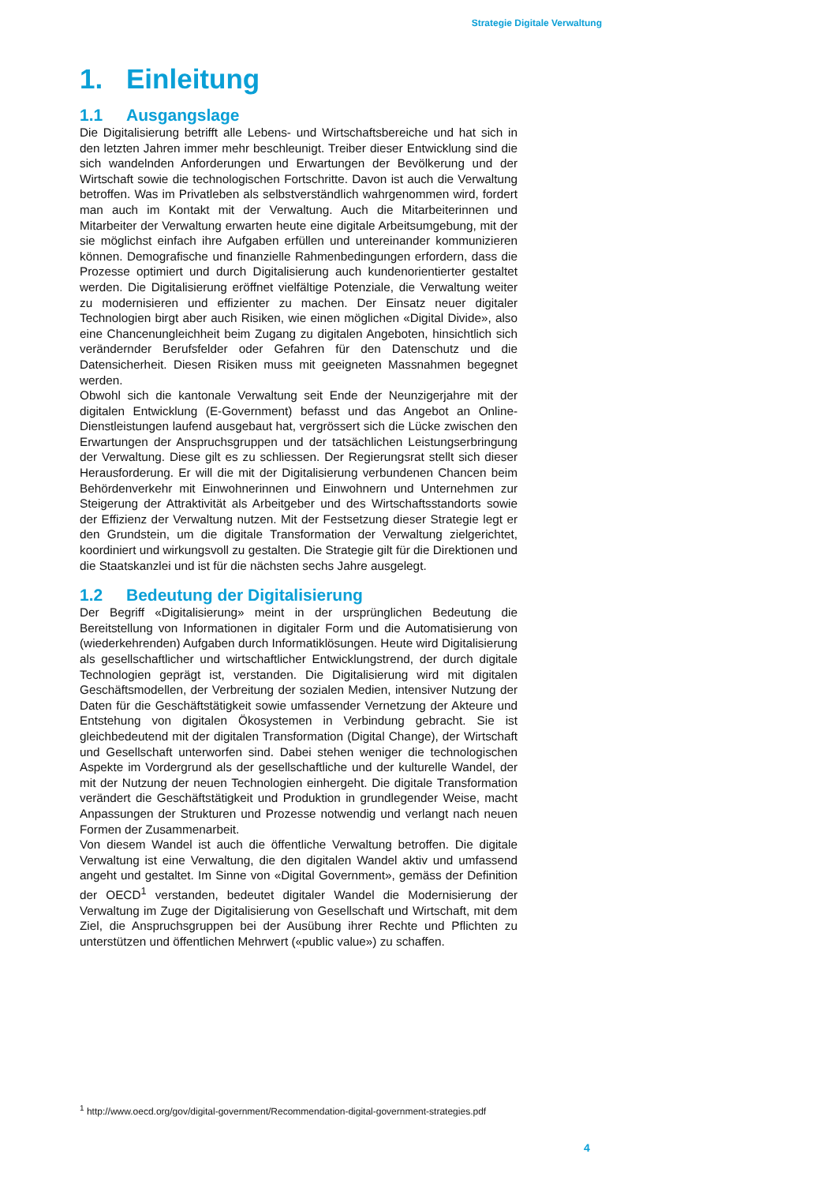Strategie Digitale Verwaltung
1. Einleitung
1.1 Ausgangslage
Die Digitalisierung betrifft alle Lebens- und Wirtschaftsbereiche und hat sich in den letzten Jahren immer mehr beschleunigt. Treiber dieser Entwicklung sind die sich wandelnden Anforderungen und Erwartungen der Bevölkerung und der Wirtschaft sowie die technologischen Fortschritte. Davon ist auch die Verwaltung betroffen. Was im Privatleben als selbstverständlich wahrgenommen wird, fordert man auch im Kontakt mit der Verwaltung. Auch die Mitarbeiterinnen und Mitarbeiter der Verwaltung erwarten heute eine digitale Arbeitsumgebung, mit der sie möglichst einfach ihre Aufgaben erfüllen und untereinander kommunizieren können. Demografische und finanzielle Rahmenbedingungen erfordern, dass die Prozesse optimiert und durch Digitalisierung auch kundenorientierter gestaltet werden. Die Digitalisierung eröffnet vielfältige Potenziale, die Verwaltung weiter zu modernisieren und effizienter zu machen. Der Einsatz neuer digitaler Technologien birgt aber auch Risiken, wie einen möglichen «Digital Divide», also eine Chancenungleichheit beim Zugang zu digitalen Angeboten, hinsichtlich sich verändernder Berufsfelder oder Gefahren für den Datenschutz und die Datensicherheit. Diesen Risiken muss mit geeigneten Massnahmen begegnet werden.
Obwohl sich die kantonale Verwaltung seit Ende der Neunzigerjahre mit der digitalen Entwicklung (E-Government) befasst und das Angebot an Online-Dienstleistungen laufend ausgebaut hat, vergrössert sich die Lücke zwischen den Erwartungen der Anspruchsgruppen und der tatsächlichen Leistungserbringung der Verwaltung. Diese gilt es zu schliessen. Der Regierungsrat stellt sich dieser Herausforderung. Er will die mit der Digitalisierung verbundenen Chancen beim Behördenverkehr mit Einwohnerinnen und Einwohnern und Unternehmen zur Steigerung der Attraktivität als Arbeitgeber und des Wirtschaftsstandorts sowie der Effizienz der Verwaltung nutzen. Mit der Festsetzung dieser Strategie legt er den Grundstein, um die digitale Transformation der Verwaltung zielgerichtet, koordiniert und wirkungsvoll zu gestalten. Die Strategie gilt für die Direktionen und die Staatskanzlei und ist für die nächsten sechs Jahre ausgelegt.
1.2 Bedeutung der Digitalisierung
Der Begriff «Digitalisierung» meint in der ursprünglichen Bedeutung die Bereitstellung von Informationen in digitaler Form und die Automatisierung von (wiederkehrenden) Aufgaben durch Informatiklösungen. Heute wird Digitalisierung als gesellschaftlicher und wirtschaftlicher Entwicklungstrend, der durch digitale Technologien geprägt ist, verstanden. Die Digitalisierung wird mit digitalen Geschäftsmodellen, der Verbreitung der sozialen Medien, intensiver Nutzung der Daten für die Geschäftstätigkeit sowie umfassender Vernetzung der Akteure und Entstehung von digitalen Ökosystemen in Verbindung gebracht. Sie ist gleichbedeutend mit der digitalen Transformation (Digital Change), der Wirtschaft und Gesellschaft unterworfen sind. Dabei stehen weniger die technologischen Aspekte im Vordergrund als der gesellschaftliche und der kulturelle Wandel, der mit der Nutzung der neuen Technologien einhergeht. Die digitale Transformation verändert die Geschäftstätigkeit und Produktion in grundlegender Weise, macht Anpassungen der Strukturen und Prozesse notwendig und verlangt nach neuen Formen der Zusammenarbeit.
Von diesem Wandel ist auch die öffentliche Verwaltung betroffen. Die digitale Verwaltung ist eine Verwaltung, die den digitalen Wandel aktiv und umfassend angeht und gestaltet. Im Sinne von «Digital Government», gemäss der Definition der OECD<sup>1</sup> verstanden, bedeutet digitaler Wandel die Modernisierung der Verwaltung im Zuge der Digitalisierung von Gesellschaft und Wirtschaft, mit dem Ziel, die Anspruchsgruppen bei der Ausübung ihrer Rechte und Pflichten zu unterstützen und öffentlichen Mehrwert («public value») zu schaffen.
<sup>1</sup> http://www.oecd.org/gov/digital-government/Recommendation-digital-government-strategies.pdf
4